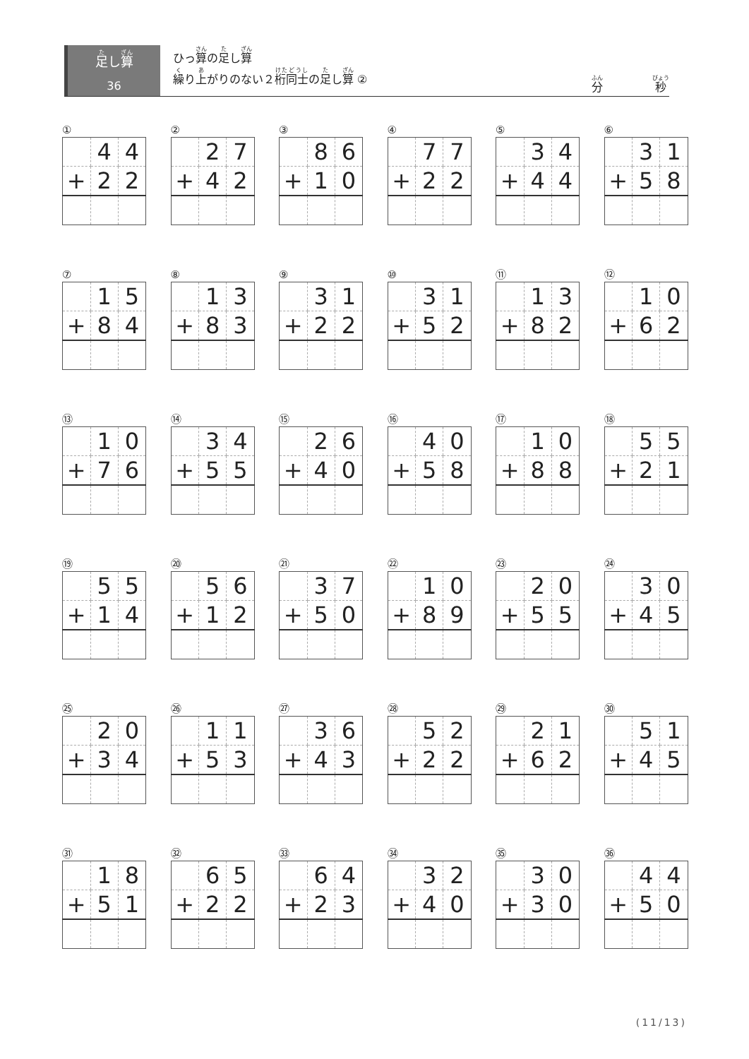足し算
36
ひっ算の足し算
繰り上がりのない２桁同士の足し算 ②
分 秒
①
| | 4 | 4 |
| + | 2 | 2 |
②
| | 2 | 7 |
| + | 4 | 2 |
③
| | 8 | 6 |
| + | 1 | 0 |
④
| | 7 | 7 |
| + | 2 | 2 |
⑤
| | 3 | 4 |
| + | 4 | 4 |
⑥
| | 3 | 1 |
| + | 5 | 8 |
⑦
| | 1 | 5 |
| + | 8 | 4 |
⑧
| | 1 | 3 |
| + | 8 | 3 |
⑨
| | 3 | 1 |
| + | 2 | 2 |
⑩
| | 3 | 1 |
| + | 5 | 2 |
⑪
| | 1 | 3 |
| + | 8 | 2 |
⑫
| | 1 | 0 |
| + | 6 | 2 |
⑬
| | 1 | 0 |
| + | 7 | 6 |
⑭
| | 3 | 4 |
| + | 5 | 5 |
⑮
| | 2 | 6 |
| + | 4 | 0 |
⑯
| | 4 | 0 |
| + | 5 | 8 |
⑰
| | 1 | 0 |
| + | 8 | 8 |
⑱
| | 5 | 5 |
| + | 2 | 1 |
⑲
| | 5 | 5 |
| + | 1 | 4 |
⑳
| | 5 | 6 |
| + | 1 | 2 |
㉑
| | 3 | 7 |
| + | 5 | 0 |
㉒
| | 1 | 0 |
| + | 8 | 9 |
㉓
| | 2 | 0 |
| + | 5 | 5 |
㉔
| | 3 | 0 |
| + | 4 | 5 |
㉕
| | 2 | 0 |
| + | 3 | 4 |
㉖
| | 1 | 1 |
| + | 5 | 3 |
㉗
| | 3 | 6 |
| + | 4 | 3 |
㉘
| | 5 | 2 |
| + | 2 | 2 |
㉙
| | 2 | 1 |
| + | 6 | 2 |
㉚
| | 5 | 1 |
| + | 4 | 5 |
㉛
| | 1 | 8 |
| + | 5 | 1 |
㉜
| | 6 | 5 |
| + | 2 | 2 |
㉝
| | 6 | 4 |
| + | 2 | 3 |
㉞
| | 3 | 2 |
| + | 4 | 0 |
㉟
| | 3 | 0 |
| + | 3 | 0 |
㊱
| | 4 | 4 |
| + | 5 | 0 |
(11/13)